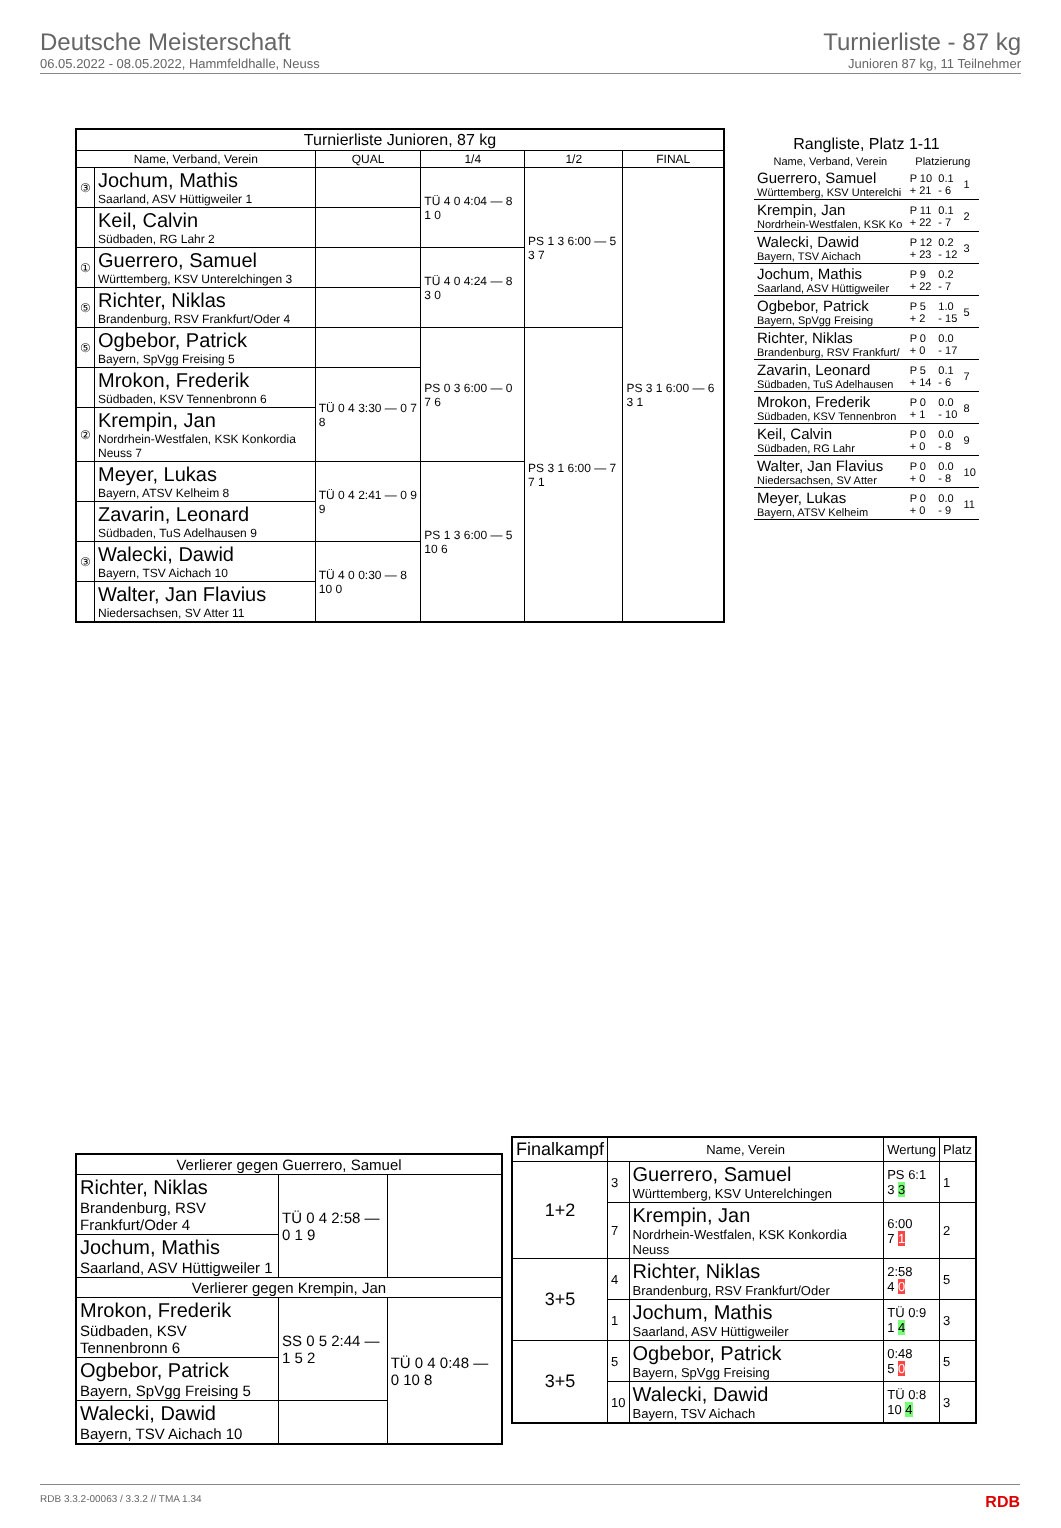Deutsche Meisterschaft
06.05.2022 - 08.05.2022, Hammfeldhalle, Neuss
Turnierliste - 87 kg
Junioren 87 kg, 11 Teilnehmer
| Turnierliste Junioren, 87 kg | | | | | |
| --- | --- | --- | --- | --- | --- |
| Name, Verband, Verein | | QUAL | 1/4 | 1/2 | FINAL |
| ③ | Jochum, Mathis Saarland, ASV Hüttigweiler 1 | | TÜ 4 0 4:04 — 8 1 0 | PS 1 3 6:00 — 5 3 7 | PS 3 1 6:00 — 6 3 1 |
| | Keil, Calvin Südbaden, RG Lahr 2 | | | | |
| ① | Guerrero, Samuel Württemberg, KSV Unterelchingen 3 | | TÜ 4 0 4:24 — 8 3 0 | | |
| ⑤ | Richter, Niklas Brandenburg, RSV Frankfurt/Oder 4 | | | | |
| ⑤ | Ogbebor, Patrick Bayern, SpVgg Freising 5 | | PS 0 3 6:00 — 0 7 6 | PS 3 1 6:00 — 7 7 1 | |
| | Mrokon, Frederik Südbaden, KSV Tennenbronn 6 | TÜ 0 4 3:30 — 0 7 8 | | | |
| ② | Krempin, Jan Nordrhein-Westfalen, KSK Konkordia Neuss 7 | | | | |
| | Meyer, Lukas Bayern, ATSV Kelheim 8 | TÜ 0 4 2:41 — 0 9 9 | PS 1 3 6:00 — 5 10 6 | | |
| | Zavarin, Leonard Südbaden, TuS Adelhausen 9 | | | | |
| ③ | Walecki, Dawid Bayern, TSV Aichach 10 | TÜ 4 0 0:30 — 8 10 0 | | | |
| | Walter, Jan Flavius Niedersachsen, SV Atter 11 | | | | |
| Rangliste, Platz 1-11 | | | |
| --- | --- | --- | --- |
| Name, Verband, Verein | Platzierung | | |
| Guerrero, Samuel Württemberg, KSV Unterelchi | P 10 + 21 | 0.1 - 6 | 1 |
| Krempin, Jan Nordrhein-Westfalen, KSK Ko | P 11 + 22 | 0.1 - 7 | 2 |
| Walecki, Dawid Bayern, TSV Aichach | P 12 + 23 | 0.2 - 12 | 3 |
| Jochum, Mathis Saarland, ASV Hüttigweiler | P 9 + 22 | 0.2 - 7 | |
| Ogbebor, Patrick Bayern, SpVgg Freising | P 5 + 2 | 1.0 - 15 | 5 |
| Richter, Niklas Brandenburg, RSV Frankfurt/ | P 0 + 0 | 0.0 - 17 | |
| Zavarin, Leonard Südbaden, TuS Adelhausen | P 5 + 14 | 0.1 - 6 | 7 |
| Mrokon, Frederik Südbaden, KSV Tennenbron | P 0 + 1 | 0.0 - 10 | 8 |
| Keil, Calvin Südbaden, RG Lahr | P 0 + 0 | 0.0 - 8 | 9 |
| Walter, Jan Flavius Niedersachsen, SV Atter | P 0 + 0 | 0.0 - 8 | 10 |
| Meyer, Lukas Bayern, ATSV Kelheim | P 0 + 0 | 0.0 - 9 | 11 |
| Verlierer gegen Guerrero, Samuel | | |
| --- | --- | --- |
| Richter, Niklas Brandenburg, RSV Frankfurt/Oder 4 | TÜ 0 4 2:58 — 0 1 9 | |
| Jochum, Mathis Saarland, ASV Hüttigweiler 1 | | |
| Verlierer gegen Krempin, Jan | | |
| Mrokon, Frederik Südbaden, KSV Tennenbronn 6 | SS 0 5 2:44 — 1 5 2 | TÜ 0 4 0:48 — 0 10 8 |
| Ogbebor, Patrick Bayern, SpVgg Freising 5 | | |
| Walecki, Dawid Bayern, TSV Aichach 10 | | |
| Finalkampf | Name, Verein | | Wertung | Platz |
| --- | --- | --- | --- | --- |
| 1+2 | 3 | Guerrero, Samuel Württemberg, KSV Unterelchingen | PS 6:1 3 3 | 1 |
| | 7 | Krempin, Jan Nordrhein-Westfalen, KSK Konkordia Neuss | 6:00 7 1 | 2 |
| 3+5 | 4 | Richter, Niklas Brandenburg, RSV Frankfurt/Oder | 2:58 4 0 | 5 |
| | 1 | Jochum, Mathis Saarland, ASV Hüttigweiler | TÜ 0:9 1 4 | 3 |
| 3+5 | 5 | Ogbebor, Patrick Bayern, SpVgg Freising | 0:48 5 0 | 5 |
| | 10 | Walecki, Dawid Bayern, TSV Aichach | TÜ 0:8 10 4 | 3 |
RDB 3.3.2-00063 / 3.3.2 // TMA 1.34 RDB